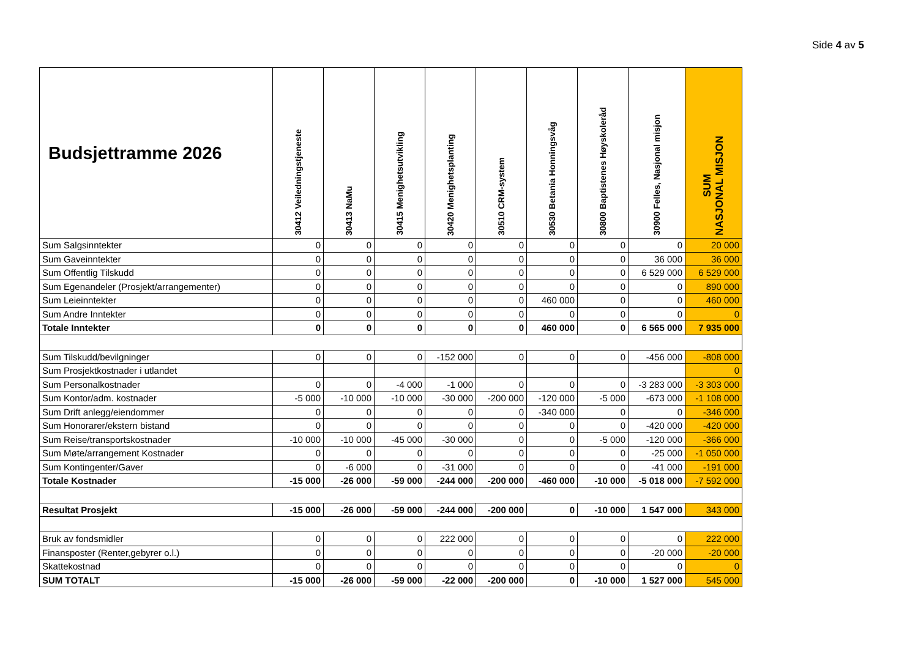Side 4 av 5
| Budsjettramme 2026 | 30412 Veiledningstjeneste | 30413 NaMu | 30415 Menighetsutvikling | 30420 Menighetsplanting | 30510 CRM-system | 30530 Betania Honningsvåg | 30800 Baptistenes Høyskoleråd | 30900 Felles, Nasjonal misjon | SUM NASJONAL MISJON |
| --- | --- | --- | --- | --- | --- | --- | --- | --- | --- |
| Sum Salgsinntekter | 0 | 0 | 0 | 0 | 0 | 0 | 0 | 0 | 20 000 |
| Sum Gaveinntekter | 0 | 0 | 0 | 0 | 0 | 0 | 0 | 36 000 | 36 000 |
| Sum Offentlig Tilskudd | 0 | 0 | 0 | 0 | 0 | 0 | 0 | 6 529 000 | 6 529 000 |
| Sum Egenandeler (Prosjekt/arrangementer) | 0 | 0 | 0 | 0 | 0 | 0 | 0 | 0 | 890 000 |
| Sum Leieinntekter | 0 | 0 | 0 | 0 | 0 | 460 000 | 0 | 0 | 460 000 |
| Sum Andre Inntekter | 0 | 0 | 0 | 0 | 0 | 0 | 0 | 0 | 0 |
| Totale Inntekter | 0 | 0 | 0 | 0 | 0 | 460 000 | 0 | 6 565 000 | 7 935 000 |
| Sum Tilskudd/bevilgninger | 0 | 0 | 0 | -152 000 | 0 | 0 | 0 | -456 000 | -808 000 |
| Sum Prosjektkostnader i utlandet | | | | | | | | | 0 |
| Sum Personalkostnader | 0 | 0 | -4 000 | -1 000 | 0 | 0 | 0 | -3 283 000 | -3 303 000 |
| Sum Kontor/adm. kostnader | -5 000 | -10 000 | -10 000 | -30 000 | -200 000 | -120 000 | -5 000 | -673 000 | -1 108 000 |
| Sum Drift anlegg/eiendommer | 0 | 0 | 0 | 0 | 0 | -340 000 | 0 | 0 | -346 000 |
| Sum Honorarer/ekstern bistand | 0 | 0 | 0 | 0 | 0 | 0 | 0 | -420 000 | -420 000 |
| Sum Reise/transportskostnader | -10 000 | -10 000 | -45 000 | -30 000 | 0 | 0 | -5 000 | -120 000 | -366 000 |
| Sum Møte/arrangement Kostnader | 0 | 0 | 0 | 0 | 0 | 0 | 0 | -25 000 | -1 050 000 |
| Sum Kontingenter/Gaver | 0 | -6 000 | 0 | -31 000 | 0 | 0 | 0 | -41 000 | -191 000 |
| Totale Kostnader | -15 000 | -26 000 | -59 000 | -244 000 | -200 000 | -460 000 | -10 000 | -5 018 000 | -7 592 000 |
| Resultat Prosjekt | -15 000 | -26 000 | -59 000 | -244 000 | -200 000 | 0 | -10 000 | 1 547 000 | 343 000 |
| Bruk av fondsmidler | 0 | 0 | 0 | 222 000 | 0 | 0 | 0 | 0 | 222 000 |
| Finansposter (Renter,gebyrer o.l.) | 0 | 0 | 0 | 0 | 0 | 0 | 0 | -20 000 | -20 000 |
| Skattekostnad | 0 | 0 | 0 | 0 | 0 | 0 | 0 | 0 | 0 |
| SUM TOTALT | -15 000 | -26 000 | -59 000 | -22 000 | -200 000 | 0 | -10 000 | 1 527 000 | 545 000 |